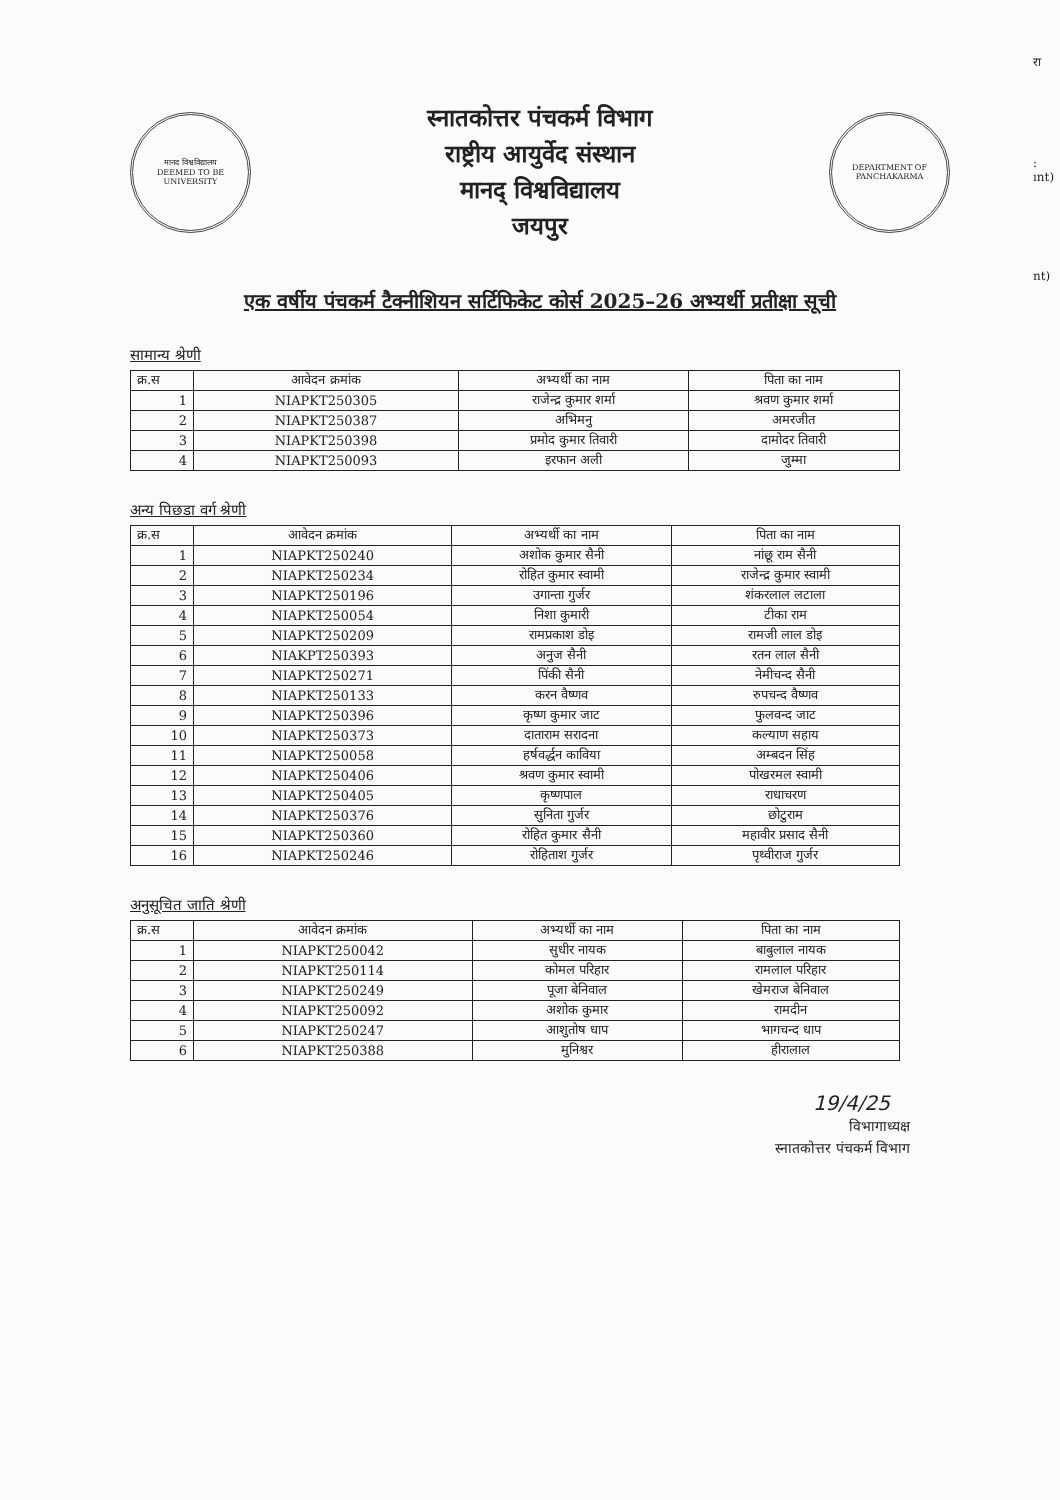रा
:
ınt)
nt)
मानद विश्वविद्यालय
DEEMED TO BE UNIVERSITY
स्नातकोत्तर पंचकर्म विभाग
राष्ट्रीय आयुर्वेद संस्थान
मानद् विश्वविद्यालय
जयपुर
DEPARTMENT OF PANCHAKARMA
एक वर्षीय पंचकर्म टैक्नीशियन सर्टिफिकेट कोर्स 2025–26 अभ्यर्थी प्रतीक्षा सूची
सामान्य श्रेणी
| क्र.स | आवेदन क्रमांक | अभ्यर्थी का नाम | पिता का नाम |
| --- | --- | --- | --- |
| 1 | NIAPKT250305 | राजेन्द्र कुमार शर्मा | श्रवण कुमार शर्मा |
| 2 | NIAPKT250387 | अभिमनु | अमरजीत |
| 3 | NIAPKT250398 | प्रमोद कुमार तिवारी | दामोदर तिवारी |
| 4 | NIAPKT250093 | इरफान अली | जुम्मा |
अन्य पिछडा वर्ग श्रेणी
| क्र.स | आवेदन क्रमांक | अभ्यर्थी का नाम | पिता का नाम |
| --- | --- | --- | --- |
| 1 | NIAPKT250240 | अशोक कुमार सैनी | नांछू राम सैनी |
| 2 | NIAPKT250234 | रोहित कुमार स्वामी | राजेन्द्र कुमार स्वामी |
| 3 | NIAPKT250196 | उगान्ता गुर्जर | शंकरलाल लटाला |
| 4 | NIAPKT250054 | निशा कुमारी | टीका राम |
| 5 | NIAPKT250209 | रामप्रकाश डोइ | रामजी लाल डोइ |
| 6 | NIAKPT250393 | अनुज सैनी | रतन लाल सैनी |
| 7 | NIAPKT250271 | पिंकी सैनी | नेमीचन्द सैनी |
| 8 | NIAPKT250133 | करन वैष्णव | रुपचन्द वैष्णव |
| 9 | NIAPKT250396 | कृष्ण कुमार जाट | फुलवन्द जाट |
| 10 | NIAPKT250373 | दाताराम सरादना | कल्याण सहाय |
| 11 | NIAPKT250058 | हर्षवर्द्धन काविया | अम्बदन सिंह |
| 12 | NIAPKT250406 | श्रवण कुमार स्वामी | पोखरमल स्वामी |
| 13 | NIAPKT250405 | कृष्णपाल | राधाचरण |
| 14 | NIAPKT250376 | सुनिता गुर्जर | छोटुराम |
| 15 | NIAPKT250360 | रोहित कुमार सैनी | महावीर प्रसाद सैनी |
| 16 | NIAPKT250246 | रोहिताश गुर्जर | पृथ्वीराज गुर्जर |
अनुसूचित जाति श्रेणी
| क्र.स | आवेदन क्रमांक | अभ्यर्थी का नाम | पिता का नाम |
| --- | --- | --- | --- |
| 1 | NIAPKT250042 | सुधीर नायक | बाबुलाल नायक |
| 2 | NIAPKT250114 | कोमल परिहार | रामलाल परिहार |
| 3 | NIAPKT250249 | पूजा बेनिवाल | खेमराज बेनिवाल |
| 4 | NIAPKT250092 | अशोक कुमार | रामदीन |
| 5 | NIAPKT250247 | आशुतोष धाप | भागचन्द धाप |
| 6 | NIAPKT250388 | मुनिश्वर | हीरालाल |
19/4/25
विभागाध्यक्ष
स्नातकोत्तर पंचकर्म विभाग